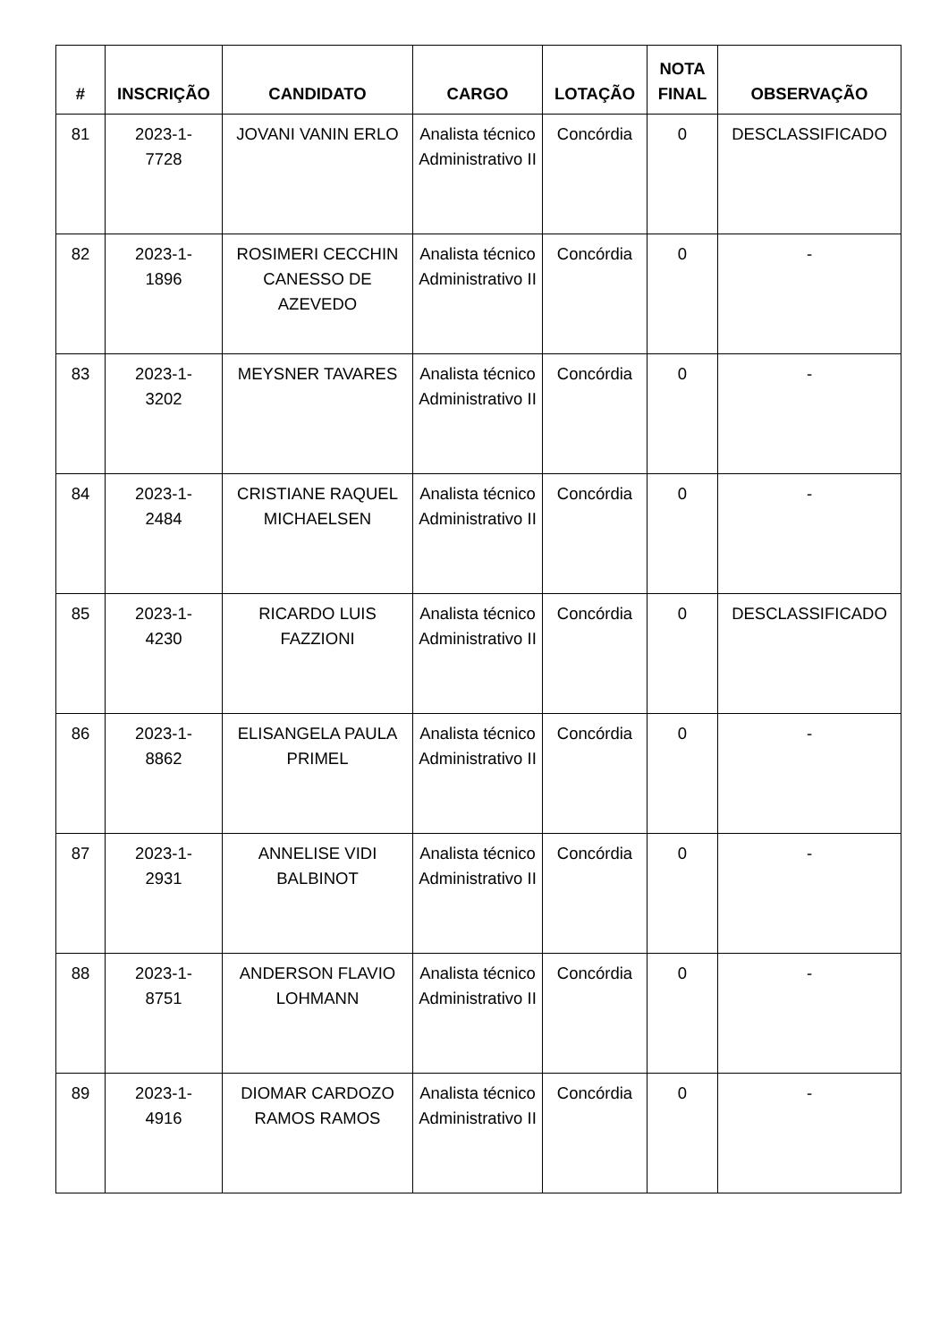| # | INSCRIÇÃO | CANDIDATO | CARGO | LOTAÇÃO | NOTA FINAL | OBSERVAÇÃO |
| --- | --- | --- | --- | --- | --- | --- |
| 81 | 2023-1- 7728 | JOVANI VANIN ERLO | Analista técnico Administrativo II | Concórdia | 0 | DESCLASSIFICADO |
| 82 | 2023-1- 1896 | ROSIMERI CECCHIN CANESSO DE AZEVEDO | Analista técnico Administrativo II | Concórdia | 0 | - |
| 83 | 2023-1- 3202 | MEYSNER TAVARES | Analista técnico Administrativo II | Concórdia | 0 | - |
| 84 | 2023-1- 2484 | CRISTIANE RAQUEL MICHAELSEN | Analista técnico Administrativo II | Concórdia | 0 | - |
| 85 | 2023-1- 4230 | RICARDO LUIS FAZZIONI | Analista técnico Administrativo II | Concórdia | 0 | DESCLASSIFICADO |
| 86 | 2023-1- 8862 | ELISANGELA PAULA PRIMEL | Analista técnico Administrativo II | Concórdia | 0 | - |
| 87 | 2023-1- 2931 | ANNELISE VIDI BALBINOT | Analista técnico Administrativo II | Concórdia | 0 | - |
| 88 | 2023-1- 8751 | ANDERSON FLAVIO LOHMANN | Analista técnico Administrativo II | Concórdia | 0 | - |
| 89 | 2023-1- 4916 | DIOMAR CARDOZO RAMOS RAMOS | Analista técnico Administrativo II | Concórdia | 0 | - |